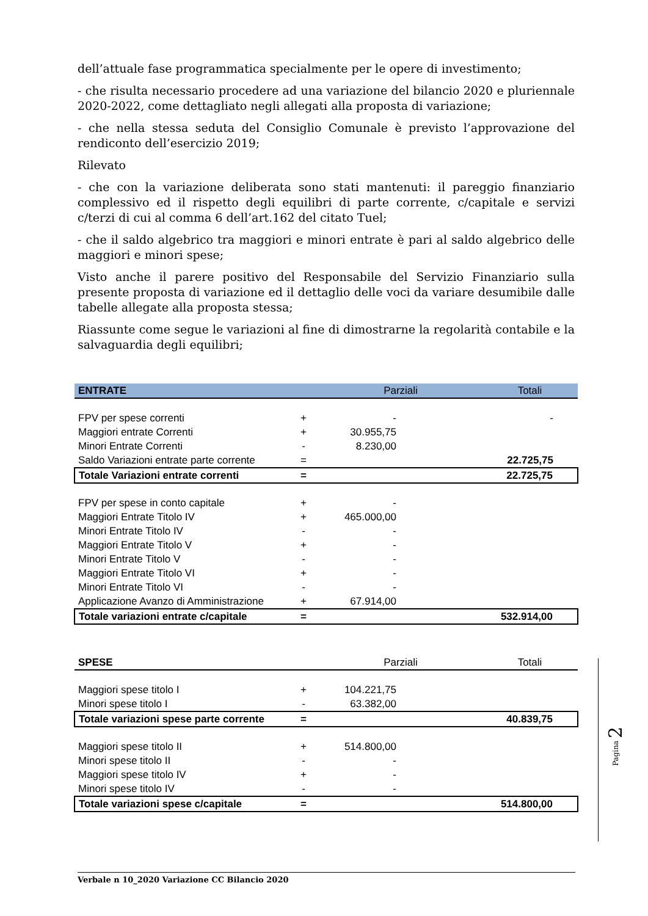dell’attuale fase programmatica specialmente per le opere di investimento;
- che risulta necessario procedere ad una variazione del bilancio 2020 e pluriennale 2020-2022, come dettagliato negli allegati alla proposta di variazione;
- che nella stessa seduta del Consiglio Comunale è previsto l’approvazione del rendiconto dell’esercizio 2019;
Rilevato
- che con la variazione deliberata sono stati mantenuti: il pareggio finanziario complessivo ed il rispetto degli equilibri di parte corrente, c/capitale e servizi c/terzi di cui al comma 6 dell’art.162 del citato Tuel;
- che il saldo algebrico tra maggiori e minori entrate è pari al saldo algebrico delle maggiori e minori spese;
Visto anche il parere positivo del Responsabile del Servizio Finanziario sulla presente proposta di variazione ed il dettaglio delle voci da variare desumibile dalle tabelle allegate alla proposta stessa;
Riassunte come segue le variazioni al fine di dimostrarne la regolarità contabile e la salvaguardia degli equilibri;
| ENTRATE | | Parziali | Totali |
| --- | --- | --- | --- |
| FPV per spese correnti | + | - | - |
| Maggiori entrate Correnti | + | 30.955,75 | |
| Minori Entrate Correnti | - | 8.230,00 | |
| Saldo Variazioni entrate parte corrente | = | | 22.725,75 |
| Totale Variazioni entrate correnti | = | | 22.725,75 |
| FPV per spese in conto capitale | + | - | |
| Maggiori Entrate Titolo IV | + | 465.000,00 | |
| Minori Entrate Titolo IV | - | - | |
| Maggiori Entrate Titolo V | + | - | |
| Minori Entrate Titolo V | - | - | |
| Maggiori Entrate Titolo VI | + | - | |
| Minori Entrate Titolo VI | - | - | |
| Applicazione Avanzo di Amministrazione | + | 67.914,00 | |
| Totale variazioni entrate c/capitale | = | | 532.914,00 |
| SPESE | | Parziali | Totali |
| Maggiori spese titolo I | + | 104.221,75 | |
| Minori spese titolo I | - | 63.382,00 | |
| Totale variazioni spese parte corrente | = | | 40.839,75 |
| Maggiori spese titolo II | + | 514.800,00 | |
| Minori spese titolo II | - | - | |
| Maggiori spese titolo IV | + | - | |
| Minori spese titolo IV | - | - | |
| Totale variazioni spese c/capitale | = | | 514.800,00 |
Pagina 2
Verbale n 10_2020 Variazione CC Bilancio 2020